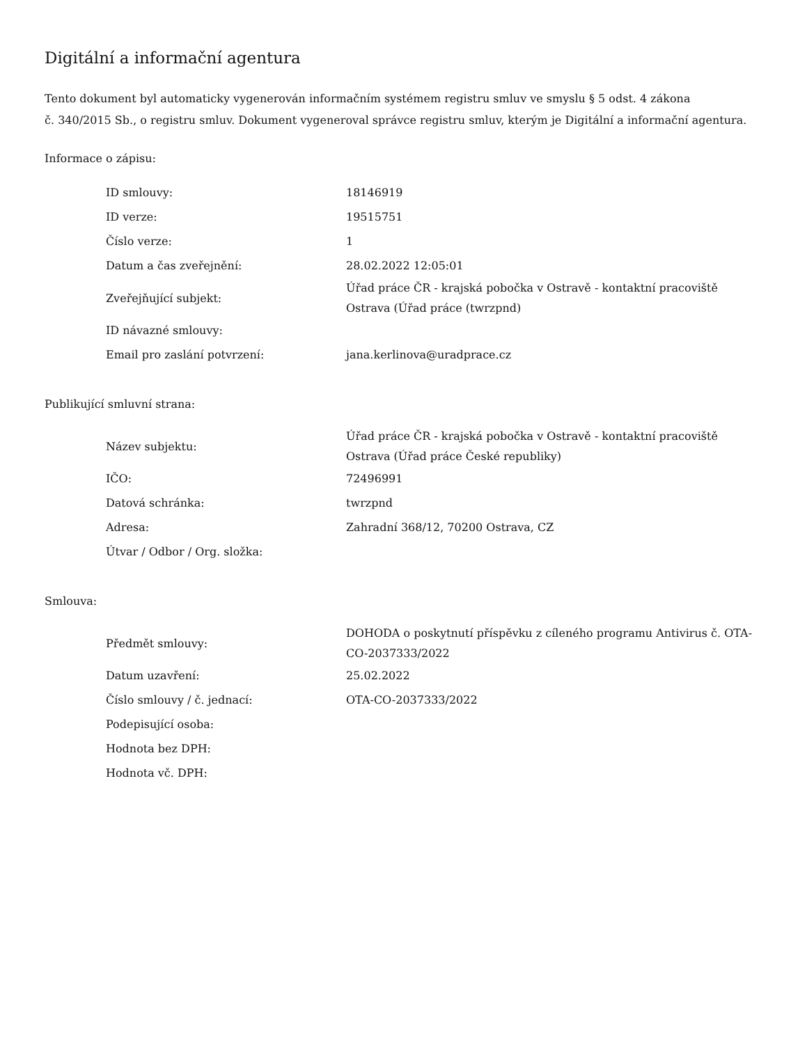Digitální a informační agentura
Tento dokument byl automaticky vygenerován informačním systémem registru smluv ve smyslu § 5 odst. 4 zákona
č. 340/2015 Sb., o registru smluv. Dokument vygeneroval správce registru smluv, kterým je Digitální a informační agentura.
Informace o zápisu:
| ID smlouvy: | 18146919 |
| ID verze: | 19515751 |
| Číslo verze: | 1 |
| Datum a čas zveřejnění: | 28.02.2022 12:05:01 |
| Zveřejňující subjekt: | Úřad práce ČR - krajská pobočka v Ostravě - kontaktní pracoviště Ostrava (Úřad práce (twrzpnd) |
| ID návazné smlouvy: | |
| Email pro zaslání potvrzení: | jana.kerlinova@uradprace.cz |
Publikující smluvní strana:
| Název subjektu: | Úřad práce ČR - krajská pobočka v Ostravě - kontaktní pracoviště Ostrava (Úřad práce České republiky) |
| IČO: | 72496991 |
| Datová schránka: | twrzpnd |
| Adresa: | Zahradní 368/12, 70200 Ostrava, CZ |
| Útvar / Odbor / Org. složka: | |
Smlouva:
| Předmět smlouvy: | DOHODA o poskytnutí příspěvku z cíleného programu Antivirus č. OTA-CO-2037333/2022 |
| Datum uzavření: | 25.02.2022 |
| Číslo smlouvy / č. jednací: | OTA-CO-2037333/2022 |
| Podepisující osoba: | |
| Hodnota bez DPH: | |
| Hodnota vč. DPH: | |